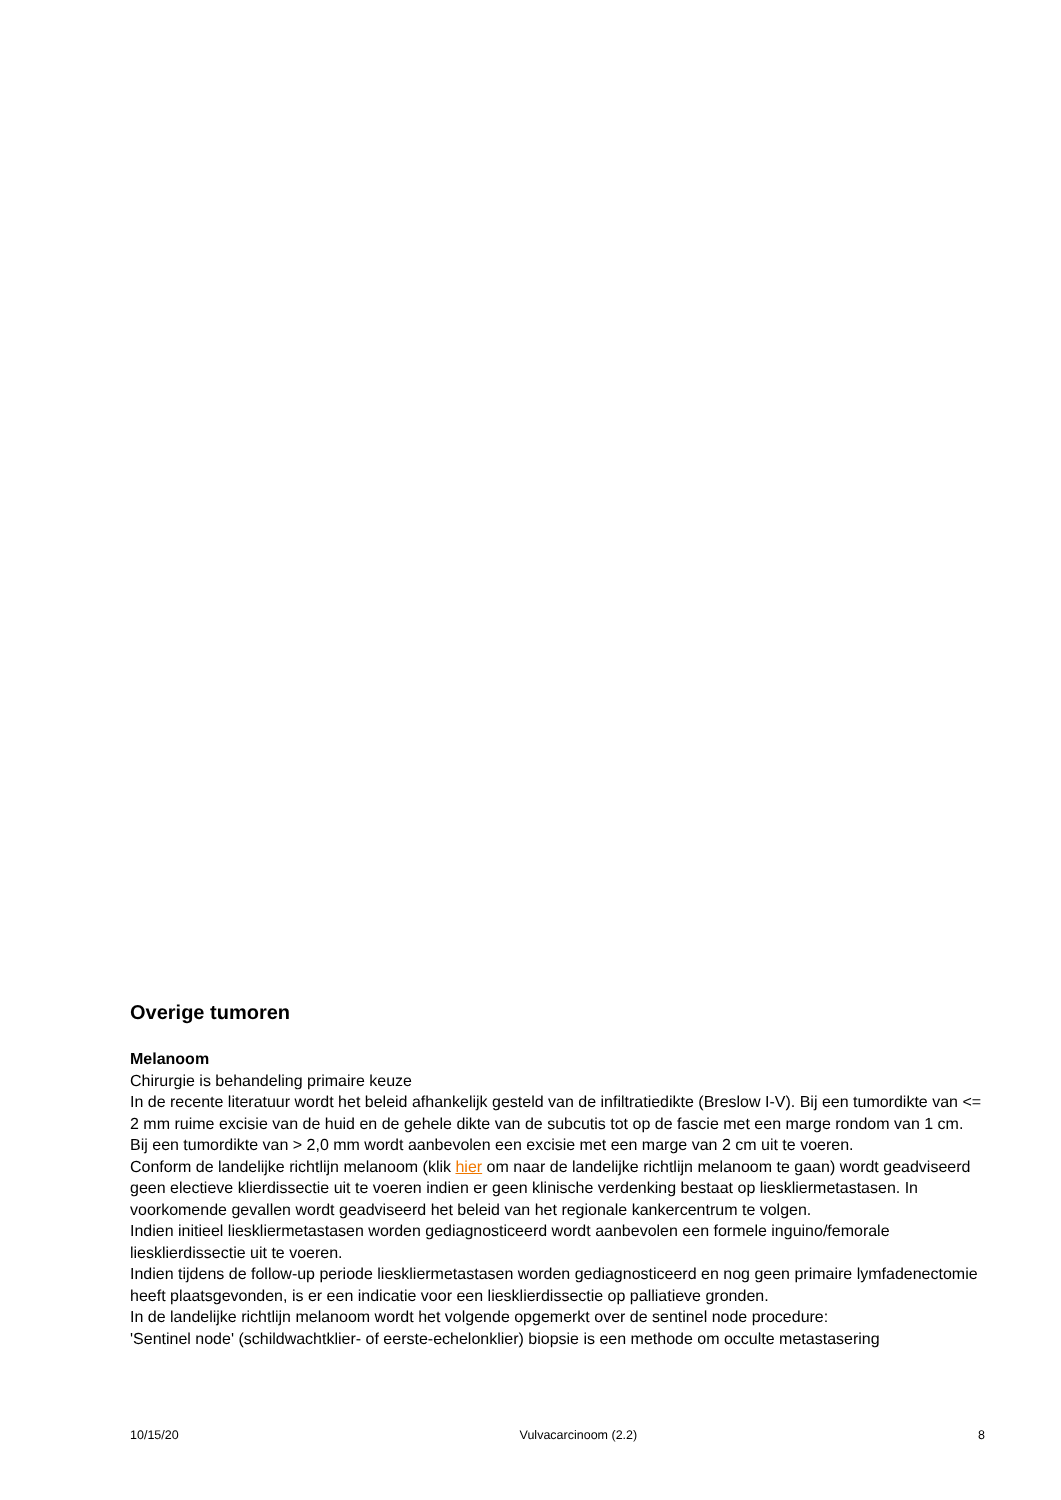Overige tumoren
Melanoom
Chirurgie is behandeling primaire keuze
In de recente literatuur wordt het beleid afhankelijk gesteld van de infiltratiedikte (Breslow I-V). Bij een tumordikte van <= 2 mm ruime excisie van de huid en de gehele dikte van de subcutis tot op de fascie met een marge rondom van 1 cm. Bij een tumordikte van > 2,0 mm wordt aanbevolen een excisie met een marge van 2 cm uit te voeren.
Conform de landelijke richtlijn melanoom (klik hier om naar de landelijke richtlijn melanoom te gaan) wordt geadviseerd geen electieve klierdissectie uit te voeren indien er geen klinische verdenking bestaat op lieskliermetastasen. In voorkomende gevallen wordt geadviseerd het beleid van het regionale kankercentrum te volgen.
Indien initieel lieskliermetastasen worden gediagnosticeerd wordt aanbevolen een formele inguino/femorale liesklierdissectie uit te voeren.
Indien tijdens de follow-up periode lieskliermetastasen worden gediagnosticeerd en nog geen primaire lymfadenectomie heeft plaatsgevonden, is er een indicatie voor een liesklierdissectie op palliatieve gronden.
In de landelijke richtlijn melanoom wordt het volgende opgemerkt over de sentinel node procedure:
'Sentinel node' (schildwachtklier- of eerste-echelonklier) biopsie is een methode om occulte metastasering
10/15/20 Vulvacarcinoom (2.2) 8